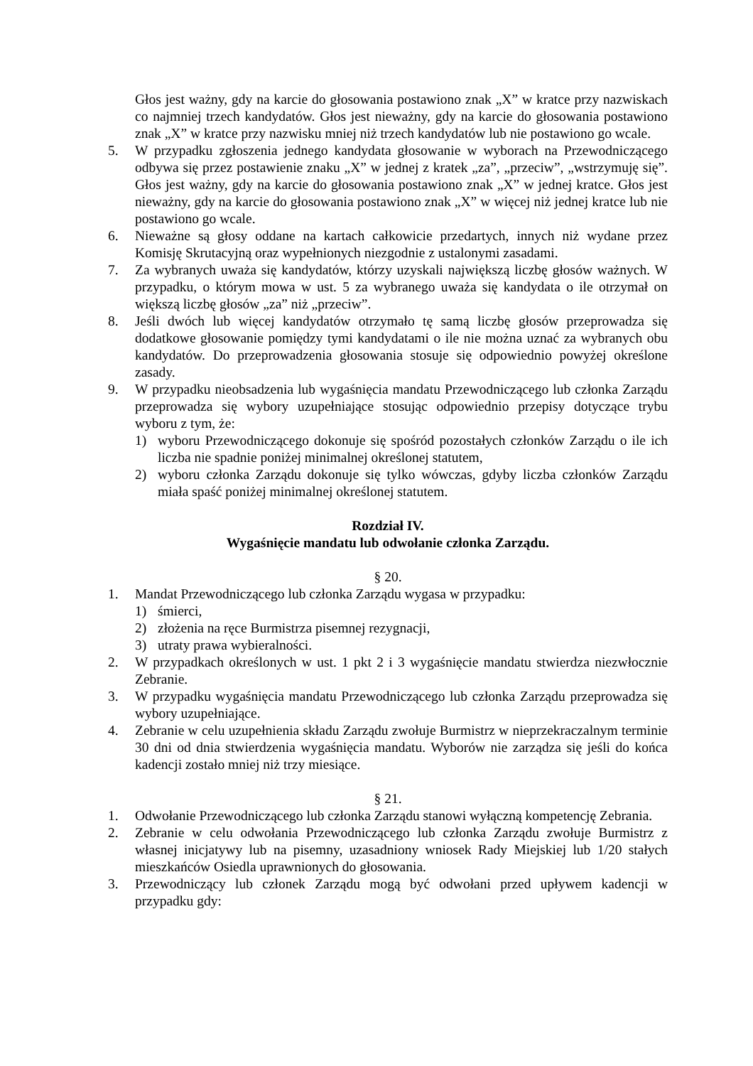Głos jest ważny, gdy na karcie do głosowania postawiono znak „X” w kratce przy nazwiskach co najmniej trzech kandydatów. Głos jest nieważny, gdy na karcie do głosowania postawiono znak „X” w kratce przy nazwisku mniej niż trzech kandydatów lub nie postawiono go wcale.
5. W przypadku zgłoszenia jednego kandydata głosowanie w wyborach na Przewodniczącego odbywa się przez postawienie znaku „X” w jednej z kratek „za”, „przeciw”, „wstrzymuję się”. Głos jest ważny, gdy na karcie do głosowania postawiono znak „X” w jednej kratce. Głos jest nieważny, gdy na karcie do głosowania postawiono znak „X” w więcej niż jednej kratce lub nie postawiono go wcale.
6. Nieważne są głosy oddane na kartach całkowicie przedartych, innych niż wydane przez Komisję Skrutacyjną oraz wypełnionych niezgodnie z ustalonymi zasadami.
7. Za wybranych uważa się kandydatów, którzy uzyskali największą liczbę głosów ważnych. W przypadku, o którym mowa w ust. 5 za wybranego uważa się kandydata o ile otrzymał on większą liczbę głosów „za” niż „przeciw”.
8. Jeśli dwóch lub więcej kandydatów otrzymało tę samą liczbę głosów przeprowadza się dodatkowe głosowanie pomiędzy tymi kandydatami o ile nie można uznać za wybranych obu kandydatów. Do przeprowadzenia głosowania stosuje się odpowiednio powyżej określone zasady.
9. W przypadku nieobsadzenia lub wygaśnięcia mandatu Przewodniczącego lub członka Zarządu przeprowadza się wybory uzupełniające stosując odpowiednio przepisy dotyczące trybu wyboru z tym, że:
1) wyboru Przewodniczącego dokonuje się spośród pozostałych członków Zarządu o ile ich liczba nie spadnie poniżej minimalnej określonej statutem,
2) wyboru członka Zarządu dokonuje się tylko wówczas, gdyby liczba członków Zarządu miała spaść poniżej minimalnej określonej statutem.
Rozdział IV.
Wygaśnięcie mandatu lub odwołanie członka Zarządu.
§ 20.
1. Mandat Przewodniczącego lub członka Zarządu wygasa w przypadku:
1) śmierci,
2) złożenia na ręce Burmistrza pisemnej rezygnacji,
3) utraty prawa wybieralności.
2. W przypadkach określonych w ust. 1 pkt 2 i 3 wygaśnięcie mandatu stwierdza niezwłocznie Zebranie.
3. W przypadku wygaśnięcia mandatu Przewodniczącego lub członka Zarządu przeprowadza się wybory uzupełniające.
4. Zebranie w celu uzupełnienia składu Zarządu zwołuje Burmistrz w nieprzekraczalnym terminie 30 dni od dnia stwierdzenia wygaśnięcia mandatu. Wyborów nie zarządza się jeśli do końca kadencji zostało mniej niż trzy miesiące.
§ 21.
1. Odwołanie Przewodniczącego lub członka Zarządu stanowi wyłączną kompetencję Zebrania.
2. Zebranie w celu odwołania Przewodniczącego lub członka Zarządu zwołuje Burmistrz z własnej inicjatywy lub na pisemny, uzasadniony wniosek Rady Miejskiej lub 1/20 stałych mieszkańców Osiedla uprawnionych do głosowania.
3. Przewodniczący lub członek Zarządu mogą być odwołani przed upływem kadencji w przypadku gdy: